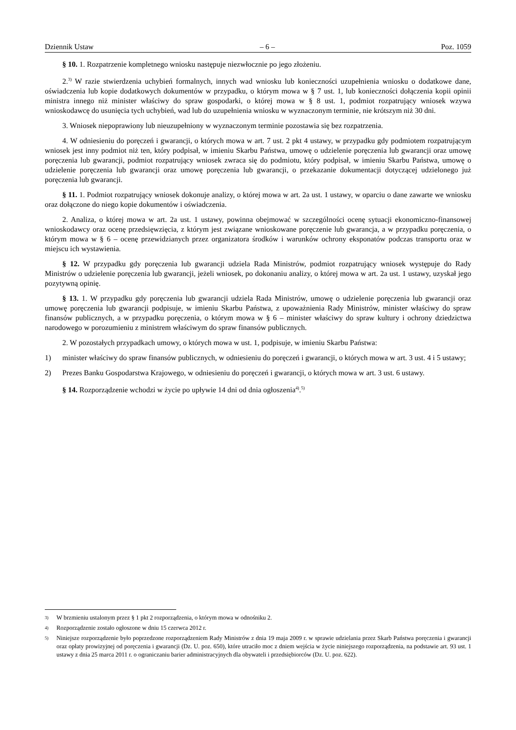Dziennik Ustaw – 6 – Poz. 1059
§ 10. 1. Rozpatrzenie kompletnego wniosku następuje niezwłocznie po jego złożeniu.
2.<sup>3)</sup> W razie stwierdzenia uchybień formalnych, innych wad wniosku lub konieczności uzupełnienia wniosku o dodatkowe dane, oświadczenia lub kopie dodatkowych dokumentów w przypadku, o którym mowa w § 7 ust. 1, lub konieczności dołączenia kopii opinii ministra innego niż minister właściwy do spraw gospodarki, o której mowa w § 8 ust. 1, podmiot rozpatrujący wniosek wzywa wnioskodawcę do usunięcia tych uchybień, wad lub do uzupełnienia wniosku w wyznaczonym terminie, nie krótszym niż 30 dni.
3. Wniosek niepoprawiony lub nieuzupełniony w wyznaczonym terminie pozostawia się bez rozpatrzenia.
4. W odniesieniu do poręczeń i gwarancji, o których mowa w art. 7 ust. 2 pkt 4 ustawy, w przypadku gdy podmiotem rozpatrującym wniosek jest inny podmiot niż ten, który podpisał, w imieniu Skarbu Państwa, umowę o udzielenie poręczenia lub gwarancji oraz umowę poręczenia lub gwarancji, podmiot rozpatrujący wniosek zwraca się do podmiotu, który podpisał, w imieniu Skarbu Państwa, umowę o udzielenie poręczenia lub gwarancji oraz umowę poręczenia lub gwarancji, o przekazanie dokumentacji dotyczącej udzielonego już poręczenia lub gwarancji.
§ 11. 1. Podmiot rozpatrujący wniosek dokonuje analizy, o której mowa w art. 2a ust. 1 ustawy, w oparciu o dane zawarte we wniosku oraz dołączone do niego kopie dokumentów i oświadczenia.
2. Analiza, o której mowa w art. 2a ust. 1 ustawy, powinna obejmować w szczególności ocenę sytuacji ekonomiczno-finansowej wnioskodawcy oraz ocenę przedsięwzięcia, z którym jest związane wnioskowane poręczenie lub gwarancja, a w przypadku poręczenia, o którym mowa w § 6 – ocenę przewidzianych przez organizatora środków i warunków ochrony eksponatów podczas transportu oraz w miejscu ich wystawienia.
§ 12. W przypadku gdy poręczenia lub gwarancji udziela Rada Ministrów, podmiot rozpatrujący wniosek występuje do Rady Ministrów o udzielenie poręczenia lub gwarancji, jeżeli wniosek, po dokonaniu analizy, o której mowa w art. 2a ust. 1 ustawy, uzyskał jego pozytywną opinię.
§ 13. 1. W przypadku gdy poręczenia lub gwarancji udziela Rada Ministrów, umowę o udzielenie poręczenia lub gwarancji oraz umowę poręczenia lub gwarancji podpisuje, w imieniu Skarbu Państwa, z upoważnienia Rady Ministrów, minister właściwy do spraw finansów publicznych, a w przypadku poręczenia, o którym mowa w § 6 – minister właściwy do spraw kultury i ochrony dziedzictwa narodowego w porozumieniu z ministrem właściwym do spraw finansów publicznych.
2. W pozostałych przypadkach umowy, o których mowa w ust. 1, podpisuje, w imieniu Skarbu Państwa:
1) minister właściwy do spraw finansów publicznych, w odniesieniu do poręczeń i gwarancji, o których mowa w art. 3 ust. 4 i 5 ustawy;
2) Prezes Banku Gospodarstwa Krajowego, w odniesieniu do poręczeń i gwarancji, o których mowa w art. 3 ust. 6 ustawy.
§ 14. Rozporządzenie wchodzi w życie po upływie 14 dni od dnia ogłoszenia<sup>4)</sup>.<sup>5)</sup>
<sup>3)</sup> W brzmieniu ustalonym przez § 1 pkt 2 rozporządzenia, o którym mowa w odnośniku 2.
<sup>4)</sup> Rozporządzenie zostało ogłoszone w dniu 15 czerwca 2012 r.
<sup>5)</sup> Niniejsze rozporządzenie było poprzedzone rozporządzeniem Rady Ministrów z dnia 19 maja 2009 r. w sprawie udzielania przez Skarb Państwa poręczenia i gwarancji oraz opłaty prowizyjnej od poręczenia i gwarancji (Dz. U. poz. 650), które utraciło moc z dniem wejścia w życie niniejszego rozporządzenia, na podstawie art. 93 ust. 1 ustawy z dnia 25 marca 2011 r. o ograniczaniu barier administracyjnych dla obywateli i przedsiębiorców (Dz. U. poz. 622).